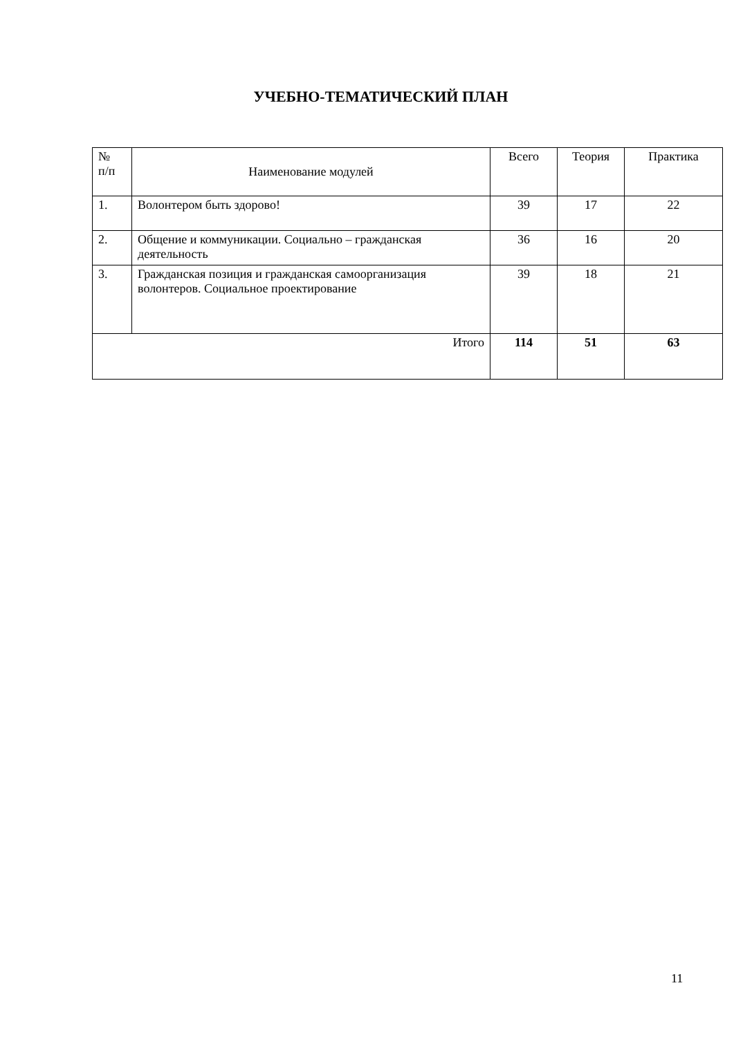УЧЕБНО-ТЕМАТИЧЕСКИЙ ПЛАН
| № п/п | Наименование модулей | Всего | Теория | Практика |
| --- | --- | --- | --- | --- |
| 1. | Волонтером быть здорово! | 39 | 17 | 22 |
| 2. | Общение и коммуникации. Социально – гражданская деятельность | 36 | 16 | 20 |
| 3. | Гражданская позиция и гражданская самоорганизация волонтеров. Социальное проектирование | 39 | 18 | 21 |
| Итого | | 114 | 51 | 63 |
11